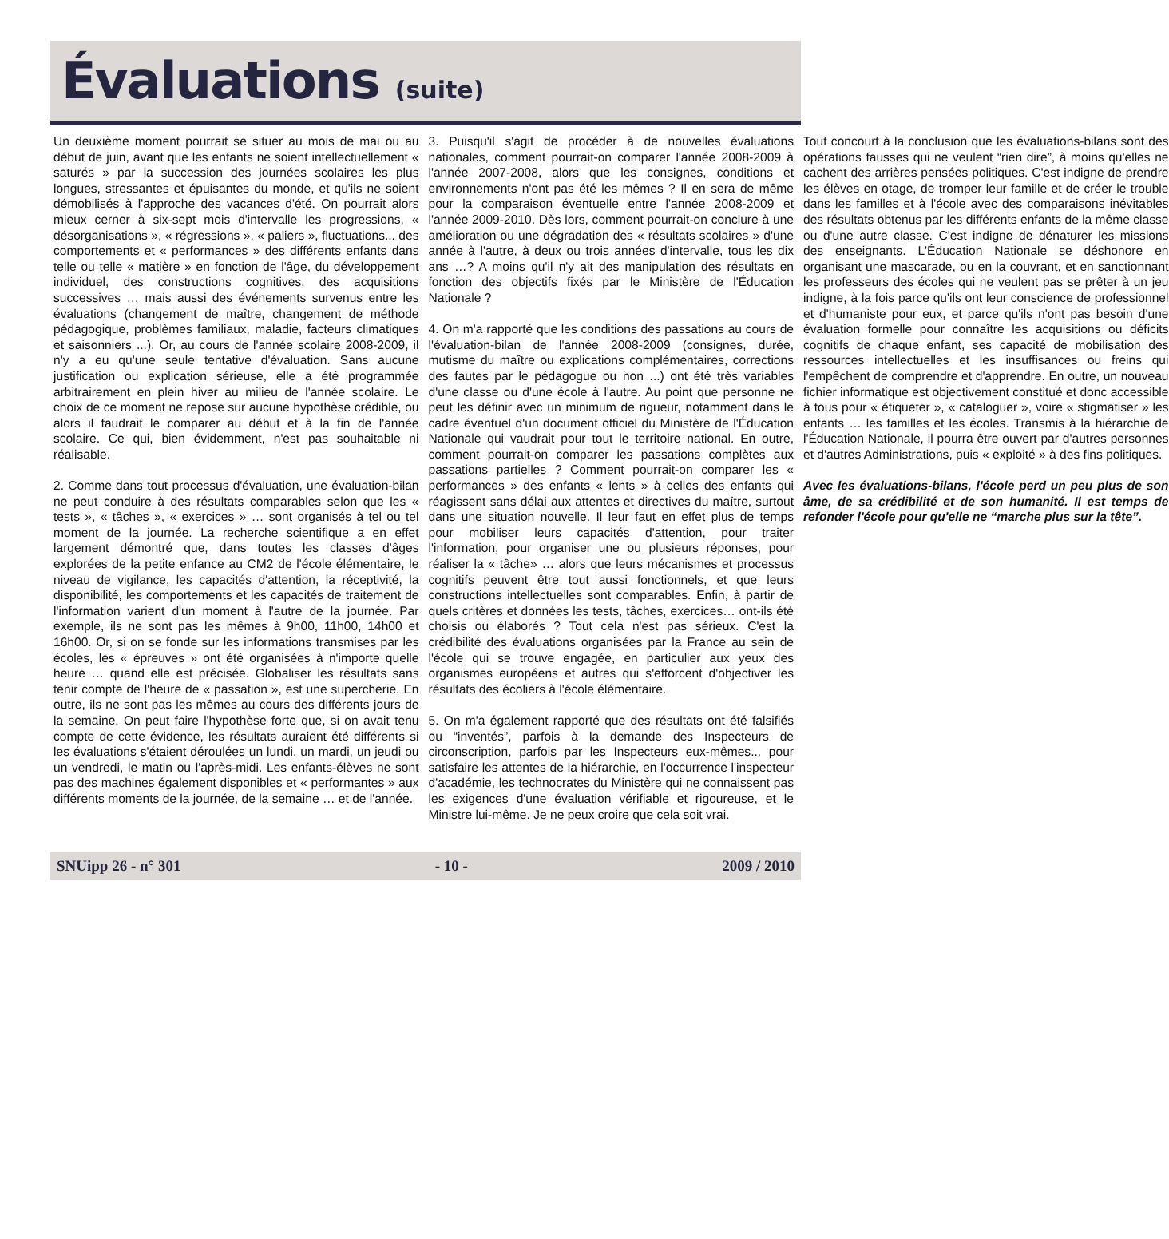Évaluations (suite)
Un deuxième moment pourrait se situer au mois de mai ou au début de juin, avant que les enfants ne soient intellectuellement « saturés » par la succession des journées scolaires les plus longues, stressantes et épuisantes du monde, et qu'ils ne soient démobilisés à l'approche des vacances d'été. On pourrait alors mieux cerner à six-sept mois d'intervalle les progressions, « désorganisations », « régressions », « paliers », fluctuations... des comportements et « performances » des différents enfants dans telle ou telle « matière » en fonction de l'âge, du développement individuel, des constructions cognitives, des acquisitions successives … mais aussi des événements survenus entre les évaluations (changement de maître, changement de méthode pédagogique, problèmes familiaux, maladie, facteurs climatiques et saisonniers ...). Or, au cours de l'année scolaire 2008-2009, il n'y a eu qu'une seule tentative d'évaluation. Sans aucune justification ou explication sérieuse, elle a été programmée arbitrairement en plein hiver au milieu de l'année scolaire. Le choix de ce moment ne repose sur aucune hypothèse crédible, ou alors il faudrait le comparer au début et à la fin de l'année scolaire. Ce qui, bien évidemment, n'est pas souhaitable ni réalisable.
2. Comme dans tout processus d'évaluation, une évaluation-bilan ne peut conduire à des résultats comparables selon que les « tests », « tâches », « exercices » … sont organisés à tel ou tel moment de la journée. La recherche scientifique a en effet largement démontré que, dans toutes les classes d'âges explorées de la petite enfance au CM2 de l'école élémentaire, le niveau de vigilance, les capacités d'attention, la réceptivité, la disponibilité, les comportements et les capacités de traitement de l'information varient d'un moment à l'autre de la journée. Par exemple, ils ne sont pas les mêmes à 9h00, 11h00, 14h00 et 16h00. Or, si on se fonde sur les informations transmises par les écoles, les « épreuves » ont été organisées à n'importe quelle heure … quand elle est précisée. Globaliser les résultats sans tenir compte de l'heure de « passation », est une supercherie. En outre, ils ne sont pas les mêmes au cours des différents jours de la semaine. On peut faire l'hypothèse forte que, si on avait tenu compte de cette évidence, les résultats auraient été différents si les évaluations s'étaient déroulées un lundi, un mardi, un jeudi ou un vendredi, le matin ou l'après-midi. Les enfants-élèves ne sont pas des machines également disponibles et « performantes » aux différents moments de la journée, de la semaine … et de l'année.
3. Puisqu'il s'agit de procéder à de nouvelles évaluations nationales, comment pourrait-on comparer l'année 2008-2009 à l'année 2007-2008, alors que les consignes, conditions et environnements n'ont pas été les mêmes ? Il en sera de même pour la comparaison éventuelle entre l'année 2008-2009 et l'année 2009-2010. Dès lors, comment pourrait-on conclure à une amélioration ou une dégradation des « résultats scolaires » d'une année à l'autre, à deux ou trois années d'intervalle, tous les dix ans …? A moins qu'il n'y ait des manipulation des résultats en fonction des objectifs fixés par le Ministère de l'Éducation Nationale ?
4. On m'a rapporté que les conditions des passations au cours de l'évaluation-bilan de l'année 2008-2009 (consignes, durée, mutisme du maître ou explications complémentaires, corrections des fautes par le pédagogue ou non ...) ont été très variables d'une classe ou d'une école à l'autre. Au point que personne ne peut les définir avec un minimum de rigueur, notamment dans le cadre éventuel d'un document officiel du Ministère de l'Éducation Nationale qui vaudrait pour tout le territoire national. En outre, comment pourrait-on comparer les passations complètes aux passations partielles ? Comment pourrait-on comparer les « performances » des enfants « lents » à celles des enfants qui réagissent sans délai aux attentes et directives du maître, surtout dans une situation nouvelle. Il leur faut en effet plus de temps pour mobiliser leurs capacités d'attention, pour traiter l'information, pour organiser une ou plusieurs réponses, pour réaliser la « tâche» … alors que leurs mécanismes et processus cognitifs peuvent être tout aussi fonctionnels, et que leurs constructions intellectuelles sont comparables. Enfin, à partir de quels critères et données les tests, tâches, exercices… ont-ils été choisis ou élaborés ? Tout cela n'est pas sérieux. C'est la crédibilité des évaluations organisées par la France au sein de l'école qui se trouve engagée, en particulier aux yeux des organismes européens et autres qui s'efforcent d'objectiver les résultats des écoliers à l'école élémentaire.
5. On m'a également rapporté que des résultats ont été falsifiés ou “inventés”, parfois à la demande des Inspecteurs de circonscription, parfois par les Inspecteurs eux-mêmes... pour satisfaire les attentes de la hiérarchie, en l'occurrence l'inspecteur d'académie, les technocrates du Ministère qui ne connaissent pas les exigences d'une évaluation vérifiable et rigoureuse, et le Ministre lui-même. Je ne peux croire que cela soit vrai.
Tout concourt à la conclusion que les évaluations-bilans sont des opérations fausses qui ne veulent “rien dire”, à moins qu'elles ne cachent des arrières pensées politiques. C'est indigne de prendre les élèves en otage, de tromper leur famille et de créer le trouble dans les familles et à l'école avec des comparaisons inévitables des résultats obtenus par les différents enfants de la même classe ou d'une autre classe. C'est indigne de dénaturer les missions des enseignants. L'Éducation Nationale se déshonore en organisant une mascarade, ou en la couvrant, et en sanctionnant les professeurs des écoles qui ne veulent pas se prêter à un jeu indigne, à la fois parce qu'ils ont leur conscience de professionnel et d'humaniste pour eux, et parce qu'ils n'ont pas besoin d'une évaluation formelle pour connaître les acquisitions ou déficits cognitifs de chaque enfant, ses capacité de mobilisation des ressources intellectuelles et les insuffisances ou freins qui l'empêchent de comprendre et d'apprendre. En outre, un nouveau fichier informatique est objectivement constitué et donc accessible à tous pour « étiqueter », « cataloguer », voire « stigmatiser » les enfants … les familles et les écoles. Transmis à la hiérarchie de l'Éducation Nationale, il pourra être ouvert par d'autres personnes et d'autres Administrations, puis « exploité » à des fins politiques.
Avec les évaluations-bilans, l'école perd un peu plus de son âme, de sa crédibilité et de son humanité. Il est temps de refonder l'école pour qu'elle ne “marche plus sur la tête”.
SNUipp 26 - n° 301 - 10 - 2009 / 2010